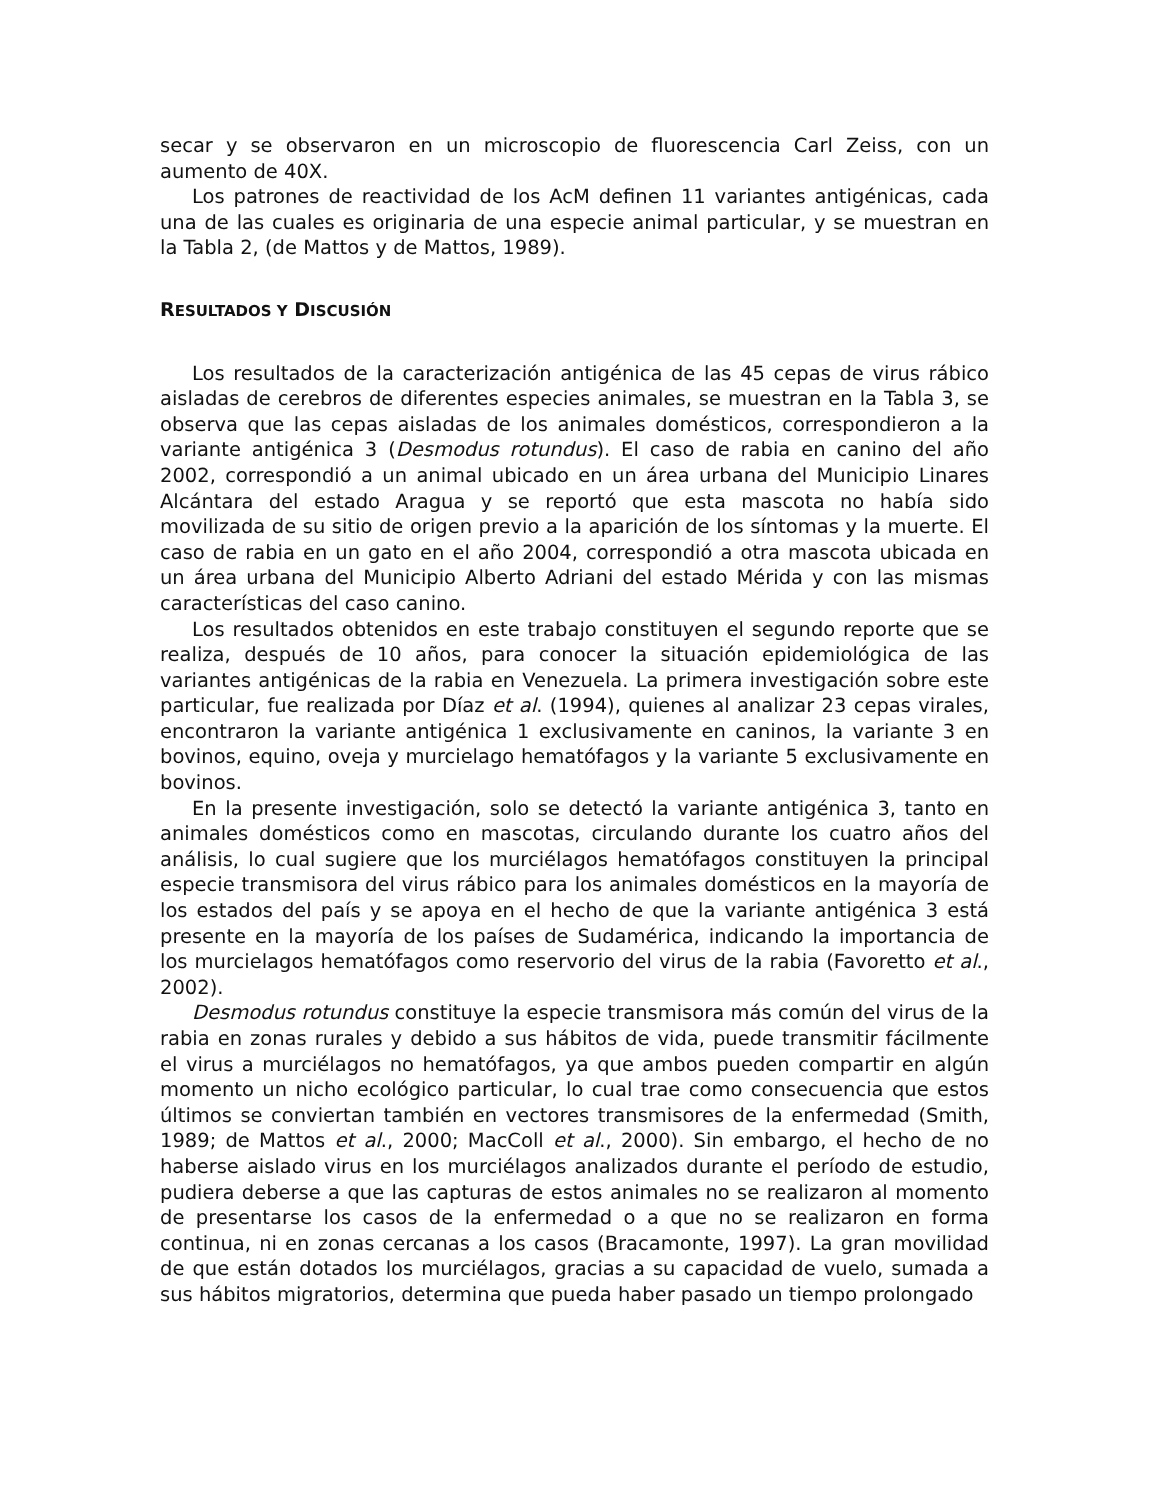secar y se observaron en un microscopio de fluorescencia Carl Zeiss, con un aumento de 40X.
Los patrones de reactividad de los AcM definen 11 variantes antigénicas, cada una de las cuales es originaria de una especie animal particular, y se muestran en la Tabla 2, (de Mattos y de Mattos, 1989).
RESULTADOS Y DISCUSIÓN
Los resultados de la caracterización antigénica de las 45 cepas de virus rábico aisladas de cerebros de diferentes especies animales, se muestran en la Tabla 3, se observa que las cepas aisladas de los animales domésticos, correspondieron a la variante antigénica 3 (Desmodus rotundus). El caso de rabia en canino del año 2002, correspondió a un animal ubicado en un área urbana del Municipio Linares Alcántara del estado Aragua y se reportó que esta mascota no había sido movilizada de su sitio de origen previo a la aparición de los síntomas y la muerte. El caso de rabia en un gato en el año 2004, correspondió a otra mascota ubicada en un área urbana del Municipio Alberto Adriani del estado Mérida y con las mismas características del caso canino.
Los resultados obtenidos en este trabajo constituyen el segundo reporte que se realiza, después de 10 años, para conocer la situación epidemiológica de las variantes antigénicas de la rabia en Venezuela. La primera investigación sobre este particular, fue realizada por Díaz et al. (1994), quienes al analizar 23 cepas virales, encontraron la variante antigénica 1 exclusivamente en caninos, la variante 3 en bovinos, equino, oveja y murcielago hematófagos y la variante 5 exclusivamente en bovinos.
En la presente investigación, solo se detectó la variante antigénica 3, tanto en animales domésticos como en mascotas, circulando durante los cuatro años del análisis, lo cual sugiere que los murciélagos hematófagos constituyen la principal especie transmisora del virus rábico para los animales domésticos en la mayoría de los estados del país y se apoya en el hecho de que la variante antigénica 3 está presente en la mayoría de los países de Sudamérica, indicando la importancia de los murcielagos hematófagos como reservorio del virus de la rabia (Favoretto et al., 2002).
Desmodus rotundus constituye la especie transmisora más común del virus de la rabia en zonas rurales y debido a sus hábitos de vida, puede transmitir fácilmente el virus a murciélagos no hematófagos, ya que ambos pueden compartir en algún momento un nicho ecológico particular, lo cual trae como consecuencia que estos últimos se conviertan también en vectores transmisores de la enfermedad (Smith, 1989; de Mattos et al., 2000; MacColl et al., 2000). Sin embargo, el hecho de no haberse aislado virus en los murciélagos analizados durante el período de estudio, pudiera deberse a que las capturas de estos animales no se realizaron al momento de presentarse los casos de la enfermedad o a que no se realizaron en forma continua, ni en zonas cercanas a los casos (Bracamonte, 1997). La gran movilidad de que están dotados los murciélagos, gracias a su capacidad de vuelo, sumada a sus hábitos migratorios, determina que pueda haber pasado un tiempo prolongado